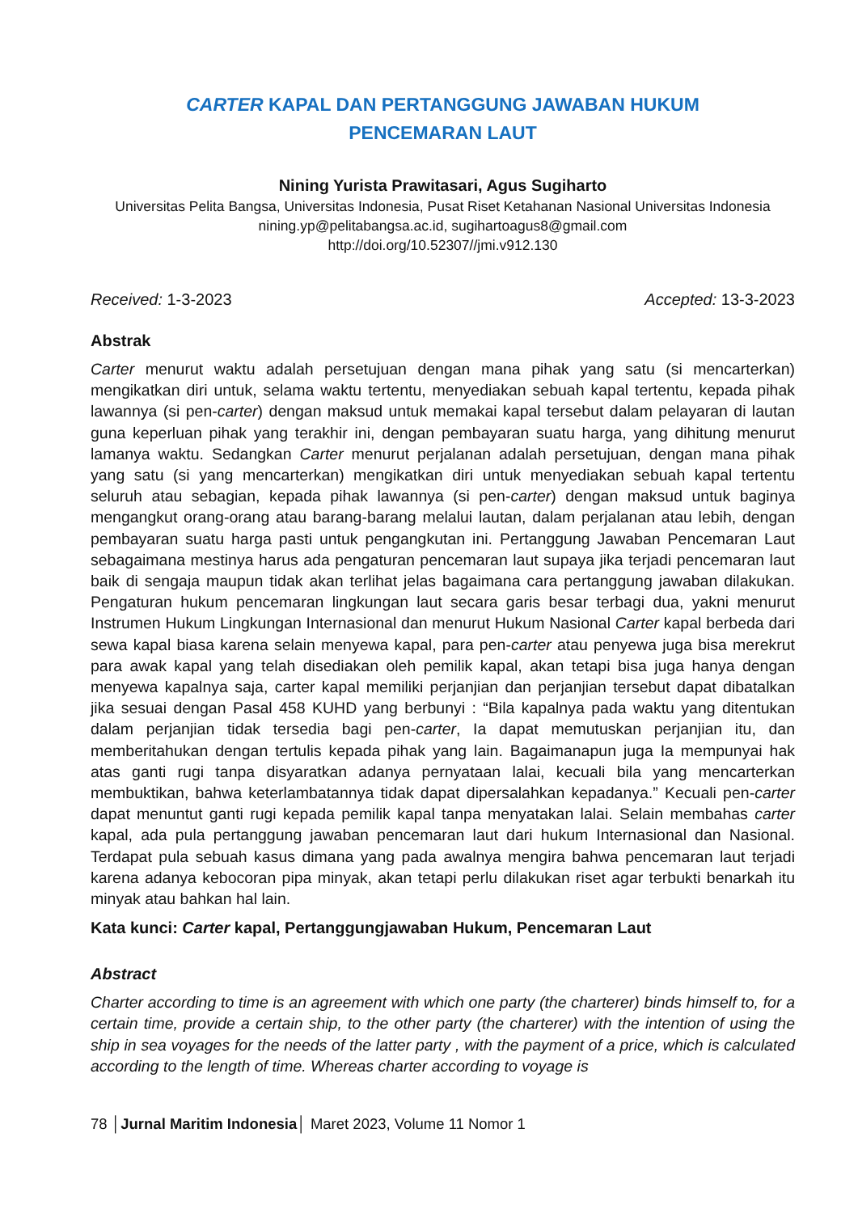CARTER KAPAL DAN PERTANGGUNG JAWABAN HUKUM
PENCEMARAN LAUT
Nining Yurista Prawitasari, Agus Sugiharto
Universitas Pelita Bangsa, Universitas Indonesia, Pusat Riset Ketahanan Nasional Universitas Indonesia
nining.yp@pelitabangsa.ac.id, sugihartoagus8@gmail.com
http://doi.org/10.52307//jmi.v912.130
Received: 1-3-2023 Accepted: 13-3-2023
Abstrak
Carter menurut waktu adalah persetujuan dengan mana pihak yang satu (si mencarterkan) mengikatkan diri untuk, selama waktu tertentu, menyediakan sebuah kapal tertentu, kepada pihak lawannya (si pen-carter) dengan maksud untuk memakai kapal tersebut dalam pelayaran di lautan guna keperluan pihak yang terakhir ini, dengan pembayaran suatu harga, yang dihitung menurut lamanya waktu. Sedangkan Carter menurut perjalanan adalah persetujuan, dengan mana pihak yang satu (si yang mencarterkan) mengikatkan diri untuk menyediakan sebuah kapal tertentu seluruh atau sebagian, kepada pihak lawannya (si pen-carter) dengan maksud untuk baginya mengangkut orang-orang atau barang-barang melalui lautan, dalam perjalanan atau lebih, dengan pembayaran suatu harga pasti untuk pengangkutan ini. Pertanggung Jawaban Pencemaran Laut sebagaimana mestinya harus ada pengaturan pencemaran laut supaya jika terjadi pencemaran laut baik di sengaja maupun tidak akan terlihat jelas bagaimana cara pertanggung jawaban dilakukan. Pengaturan hukum pencemaran lingkungan laut secara garis besar terbagi dua, yakni menurut Instrumen Hukum Lingkungan Internasional dan menurut Hukum Nasional Carter kapal berbeda dari sewa kapal biasa karena selain menyewa kapal, para pen-carter atau penyewa juga bisa merekrut para awak kapal yang telah disediakan oleh pemilik kapal, akan tetapi bisa juga hanya dengan menyewa kapalnya saja, carter kapal memiliki perjanjian dan perjanjian tersebut dapat dibatalkan jika sesuai dengan Pasal 458 KUHD yang berbunyi : “Bila kapalnya pada waktu yang ditentukan dalam perjanjian tidak tersedia bagi pen-carter, Ia dapat memutuskan perjanjian itu, dan memberitahukan dengan tertulis kepada pihak yang lain. Bagaimanapun juga Ia mempunyai hak atas ganti rugi tanpa disyaratkan adanya pernyataan lalai, kecuali bila yang mencarterkan membuktikan, bahwa keterlambatannya tidak dapat dipersalahkan kepadanya.” Kecuali pen-carter dapat menuntut ganti rugi kepada pemilik kapal tanpa menyatakan lalai. Selain membahas carter kapal, ada pula pertanggung jawaban pencemaran laut dari hukum Internasional dan Nasional. Terdapat pula sebuah kasus dimana yang pada awalnya mengira bahwa pencemaran laut terjadi karena adanya kebocoran pipa minyak, akan tetapi perlu dilakukan riset agar terbukti benarkah itu minyak atau bahkan hal lain.
Kata kunci: Carter kapal, Pertanggungjawaban Hukum, Pencemaran Laut
Abstract
Charter according to time is an agreement with which one party (the charterer) binds himself to, for a certain time, provide a certain ship, to the other party (the charterer) with the intention of using the ship in sea voyages for the needs of the latter party , with the payment of a price, which is calculated according to the length of time. Whereas charter according to voyage is
78 │Jurnal Maritim Indonesia│ Maret 2023, Volume 11 Nomor 1